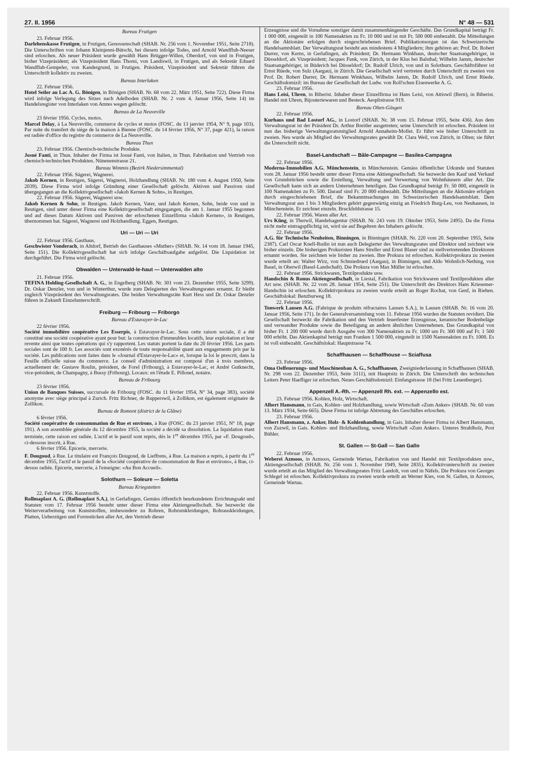27. II. 1956 N° 48 — 531
Bureau Frutigen
23. Februar 1956.
Darlehenskasse Frutigen, in Frutigen, Genossenschaft (SHAB. Nr. 256 vom 1. November 1951, Seite 2718). Die Unterschriften von Johann Kleinjenni-Bütschi, bei diesem infolge Todes, und Arnold Wandfluh-Neeser sind erloschen. Als neuer Präsident wurde gewählt Hans Brügger-Willen, Oberdorf, von und in Frutigen, bisher Vizepräsident; als Vizepräsident Hans Thomi, von Landiswil, in Frutigen, und als Sekretär Eduard Wandfluh-Gempeler, von Kandergrund, in Frutigen. Präsident, Vizepräsident und Sekretär führen die Unterschrift kollektiv zu zweien.
Bureau Interlaken
22. Februar 1956.
Hotel Seiler au Lac A. G. Bönigen, in Bönigen (SHAB. Nr. 68 vom 22. März 1951, Seite 722). Diese Firma wird infolge Verlegung des Sitzes nach Adelboden (SHAB. Nr. 2 vom 4. Januar 1956, Seite 14) im Handelsregister von Interlaken von Amtes wegen gelöscht.
Bureau de La Neuveville
23 février 1956. Cycles, motos.
Marcel Delay, à La Neuveville, commerce de cycles et motos (FOSC. du 13 janvier 1954, N° 9, page 103). Par suite du transfert du siège de la maison à Bienne (FOSC. du 14 février 1956, N° 37, page 421), la raison est radiée d'office du registre du commerce de La Neuveville.
Bureau Thun
23. Februar 1956. Chemisch-technische Produkte.
Josué Fanti, in Thun. Inhaber der Firma ist Josué Fanti, von Italien, in Thun. Fabrikation und Vertrieb von chemisch-technischen Produkten. Nünenenstrasse 21.
Bureau Wimmis (Bezirk Niedersimmental)
22. Februar 1956. Sägerei, Wagnerei.
Jakob Kernen, in Reutigen, Sägerei, Wagnerei, Holzhandlung (SHAB. Nr. 180 vom 4. August 1950, Seite 2039). Diese Firma wird infolge Gründung einer Gesellschaft gelöscht. Aktiven und Passiven sind übergegangen an die Kollektivgesellschaft «Jakob Kernen & Sohn», in Reutigen.
22. Februar 1956. Sägerei, Wagnerei usw.
Jakob Kernen & Sohn, in Reutigen. Jakob Kernen, Vater, und Jakob Kernen, Sohn, beide von und in Reutigen, sind unter dieser Firma eine Kollektivgesellschaft eingegangen, die am 1. Januar 1955 begonnen und auf dieses Datum Aktiven und Passiven der erloschenen Einzelfirma «Jakob Kernen», in Reutigen, übernommen hat. Sägerei, Wagnerei und Holzhandlung. Eggen, Reutigen.
Uri — Uri — Uri
22. Februar 1956. Gasthaus.
Geschwister Vonderach, in Altdorf, Betrieb des Gasthauses «Muther» (SHAB. Nr. 14 vom 18. Januar 1945, Seite 151). Die Kollektivgesellschaft hat sich infolge Geschäftsaufgabe aufgelöst. Die Liquidation ist durchgeführt. Die Firma wird gelöscht.
Obwalden — Unterwald-le-haut — Unterwalden alto
21. Februar 1956.
TEFINA Holding-Gesellschaft A. G., in Engelberg (SHAB. Nr. 301 vom 23. Dezember 1955, Seite 3299). Dr. Oskar Denzler, von und in Winterthur, wurde zum Delegierten des Verwaltungsrates ernannt. Er bleibt zugleich Vizepräsident des Verwaltungsrates. Die beiden Verwaltungsräte Kurt Hess und Dr. Oskar Denzler führen in Zukunft Einzelunterschrift.
Freiburg — Fribourg — Friborgo
Bureau d'Estavayer-le-Lac
22 février 1956.
Société immobilière coopérative Les Esserpis, à Estavayer-le-Lac. Sous cette raison sociale, il a été constitué une société coopérative ayant pour but: la construction d'immeubles locatifs, leur exploitation et leur revente ainsi que toutes opérations qui s'y rapportent. Les statuts portent la date du 20 février 1956. Les parts sociales sont de 100 fr. Les associés sont exonérés de toute responsabilité quant aux engagements pris par la société. Les publications sont faites dans le «Journal d'Estavayer-le-Lac» et, lorsque la loi le prescrit, dans la Feuille officielle suisse du commerce. Le conseil d'administration est composé d'un à trois membres, actuellement de: Gustave Roulin, président, de Forel (Fribourg), à Estavayer-le-Lac, et André Gutknecht, vice-président, de Champagny, à Bussy (Fribourg). Locaux: en l'étude E. Pillonel, notaire.
Bureau de Fribourg
23 février 1956.
Union de Banques Suisses, succursale de Fribourg (FOSC. du 11 février 1954, N° 34, page 383), société anonyme avec siège principal à Zurich. Fritz Richner, de Rupperswil, à Zollikon, est également originaire de Zollikon.
Bureau de Romont (district de la Glâne)
6 février 1956.
Société coopérative de consommation de Rue et environs, à Rue (FOSC. du 23 janvier 1951, N° 18, page 191). A son assemblée générale du 12 décembre 1955, la société a décidé sa dissolution. La liquidation étant terminée, cette raison est radiée. L'actif et le passif sont repris, dès le 1<sup>er</sup> décembre 1955, par «F. Dougoud», ci-dessous inscrit, à Rue.
6 février 1956. Epicerie, mercerie.
F. Dougoud, à Rue. Le titulaire est François Dougoud, de Lieffrens, à Rue. La maison a repris, à partir du 1<sup>er</sup> décembre 1955, l'actif et le passif de la «Société coopérative de consommation de Rue et environs», à Rue, ci-dessus radiée. Epicerie, mercerie, à l'enseigne: «Au Bon Accueil».
Solothurn — Soleure — Soletta
Bureau Kriegstetten
22. Februar 1956. Kunststoffe.
Rollmaplast A. G. (Rollmaplast S.A.), in Gerlafingen. Gemäss öffentlich beurkundetem Errichtungsakt und Statuten vom 17. Februar 1956 besteht unter dieser Firma eine Aktiengesellschaft. Sie bezweckt die Weiterverarbeitung von Kunststoffen, insbesondere zu Rohren, Rohrumkleidungen, Rohrauskleidungen, Platten, Ueberzügen und Formstücken aller Art, den Vertrieb dieser
Erzeugnisse und die Vornahme sonstiger damit zusammenhängender Geschäfte. Das Grundkapital beträgt Fr. 1 000 000, eingeteilt in 100 Namenaktien zu Fr. 10 000 und ist mit Fr. 500 000 einbezahlt. Die Mitteilungen an die Aktionäre erfolgen durch eingeschriebenen Brief. Publikationsorgan ist das Schweizerische Handelsamtsblatt. Der Verwaltungsrat besteht aus mindestens 4 Mitgliedern; ihm gehören an: Prof. Dr. Robert Durrer, von Kerns, in Gerlafingen, als Präsident; Dr. Hermann Winkhaus, deutscher Staatsangehöriger, in Düsseldorf, als Vizepräsident; Jacques Funk, von Zürich, in der Klus bei Balsthal; Wilhelm Jamm, deutscher Staatsangehöriger, in Büderich bei Düsseldorf; Dr. Rudolf Ulrich, von und in Solothurn. Geschäftsführer ist Ernst Rüede, von Sulz (Aargau), in Zürich. Die Gesellschaft wird vertreten durch Unterschrift zu zweien von Prof. Dr. Robert Durrer, Dr. Hermann Winkhaus, Wilhelm Jamm, Dr. Rudolf Ulrich, und Ernst Rüede. Geschäftsdomizil: im Bureau der Gesellschaft der Ludw. von Roll'schen Eisenwerke A. G.
23. Februar 1956.
Hans Leisi, Uhren, in Biberist. Inhaber dieser Einzelfirma ist Hans Leisi, von Attiswil (Bern), in Biberist. Handel mit Uhren, Bijouteriewaren und Besteck. Aesplistrasse 919.
Bureau Olten-Gösgen
22. Februar 1956.
Kurhaus und Bad Lostorf AG., in Lostorf (SHAB. Nr. 38 vom 15. Februar 1955, Seite 436). Aus dem Verwaltungsrat ist der Präsident Dr. Arthur Breitler ausgetreten; seine Unterschrift ist erloschen. Präsident ist nun das bisherige Verwaltungsratsmitglied Arnold Annaheim-Mollet. Er führt wie bisher Unterschrift zu zweien. Neu wurde als Mitglied des Verwaltungsrates gewählt Dr. Clara Weil, von Zürich, in Olten; sie führt die Unterschrift nicht.
Basel-Landschaft — Bâle-Campagne — Basilea-Campagna
22. Februar 1956.
Moderna-Immobilien A.G. Münchenstein, in Münchenstein. Gemäss öffentlicher Urkunde und Statuten vom 28. Januar 1956 besteht unter dieser Firma eine Aktiengesellschaft. Sie bezweckt den Kauf und Verkauf von Grundstücken sowie die Erstellung, Verwaltung und Verwertung von Wohnhäusern aller Art. Die Gesellschaft kann sich an andern Unternehmen beteiligen. Das Grundkapital beträgt Fr. 50 000, eingeteilt in 100 Namenaktien zu Fr. 500. Darauf sind Fr. 20 000 einbezahlt. Die Mitteilungen an die Aktionäre erfolgen durch eingeschriebenen Brief, die Bekanntmachungen im Schweizerischen Handelsamtsblatt. Dem Verwaltungsrat aus 1 bis 3 Mitgliedern gehört gegenwärtig einzig an Friedrich Burg-Leu, von Neuhausen, in Münchenstein. Er zeichnet einzeln. Bruckfeldstrasse 15.
22. Februar 1956. Waren aller Art.
Urs Küng, in Therwil, Handelsagentur (SHAB. Nr. 243 vom 19. Oktober 1953, Seite 2495). Da die Firma nicht mehr eintragspflichtig ist, wird sie auf Begehren des Inhabers gelöscht.
22. Februar 1956.
A.G. für Technische Neuheiten, Binningen, in Binningen (SHAB. Nr. 220 vom 20. September 1955, Seite 2387). Carl Oscar Knell-Rudin ist nun auch Delegierter des Verwaltungsrates und Direktor und zeichnet wie bisher einzeln. Die bisherigen Prokuristen Hans Streller und Ernst Blaser sind zu stellvertretenden Direktoren ernannt worden. Sie zeichnen wie bisher zu zweien. Ihre Prokura ist erloschen. Kollektivprokura zu zweien wurde erteilt an: Walter Wirz, von Schmiedrued (Aargau), in Binningen, und Aldo Wohnlich-Nething, von Basel, in Oberwil (Basel-Landschaft). Die Prokura von Max Müller ist erloschen.
22. Februar 1956. Strickwaren, Textilprodukte usw.
Handschin & Ronus Aktiengesellschaft, in Liestal, Fabrikation von Strickwaren und Textilprodukten aller Art usw. (SHAB. Nr. 22 vom 28. Januar 1954, Seite 251). Die Unterschrift des Direktors Hans Kriesemer-Handschin ist erloschen. Kollektivprokura zu zweien wurde erteilt an Roger Rochat, von Genf, in Riehen. Geschäftslokal: Benzburweg 18.
22. Februar 1956.
Tonwerk Lausen A.G. (Fabrique de produits réfractaires Lausen S.A.), in Lausen (SHAB. Nr. 16 vom 20. Januar 1956, Seite 171). In der Generalversammlung vom 11. Februar 1956 wurden die Statuten revidiert. Die Gesellschaft bezweckt die Fabrikation und den Vertrieb feuerfester Erzeugnisse, keramischer Bodenbeläge und verwandter Produkte sowie die Beteiligung an andern ähnlichen Unternehmen. Das Grundkapital von bisher Fr. 1 200 000 wurde durch Ausgabe von 300 Namenaktien zu Fr. 1000 um Fr. 300 000 auf Fr. 1 500 000 erhöht. Das Aktienkapital beträgt nun Franken 1 500 000, eingeteilt in 1500 Namenaktien zu Fr. 1000. Es ist voll einbezahlt. Geschäftslokal: Hauptstrasse 74.
Schaffhausen — Schaffhouse — Sciaffusa
23. Februar 1956.
Oma Oelfeuerungs- und Maschinenbau A. G., Schaffhausen, Zweigniederlassung in Schaffhausen (SHAB. Nr. 298 vom 22. Dezember 1953, Seite 3111), mit Hauptsitz in Zürich. Die Unterschrift des technischen Leiters Peter Haefliger ist erloschen. Neues Geschäftsdomizil: Einfangstrasse 18 (bei Fritz Leuenberger).
Appenzell A.-Rh. — Appenzell Rh. ext. — Appenzello est.
23. Februar 1956. Kohlen, Holz, Wirtschaft.
Albert Hansmann, in Gais, Kohlen- und Holzhandlung, sowie Wirtschaft «Zum Anker» (SHAB. Nr. 60 vom 13. März 1934, Seite 665). Diese Firma ist infolge Abtretung des Geschäftes erloschen.
23. Februar 1956.
Albert Hansmann, z. Anker, Holz- & Kohlenhandlung, in Gais. Inhaber dieser Firma ist Albert Hansmann, von Zuzwil, in Gais. Kohlen- und Holzhandlung, sowie Wirtschaft «Zum Anker». Unteres Strahlholz, Post Bühler.
St. Gallen — St-Gall — San Gallo
22. Februar 1956.
Weberei Azmoos, in Azmoos, Gemeinde Wartau, Fabrikation von und Handel mit Textilprodukten usw., Aktiengesellschaft (SHAB. Nr. 256 vom 1. November 1949, Seite 2835). Kollektivunterschrift zu zweien wurde erteilt an das Mitglied des Verwaltungsrates Fritz Landolt, von und in Näfels. Die Prokura von Georges Schlegel ist erloschen. Kollektivprokura zu zweien wurde erteilt an Werner Kies, von St. Gallen, in Azmoos, Gemeinde Wartau.